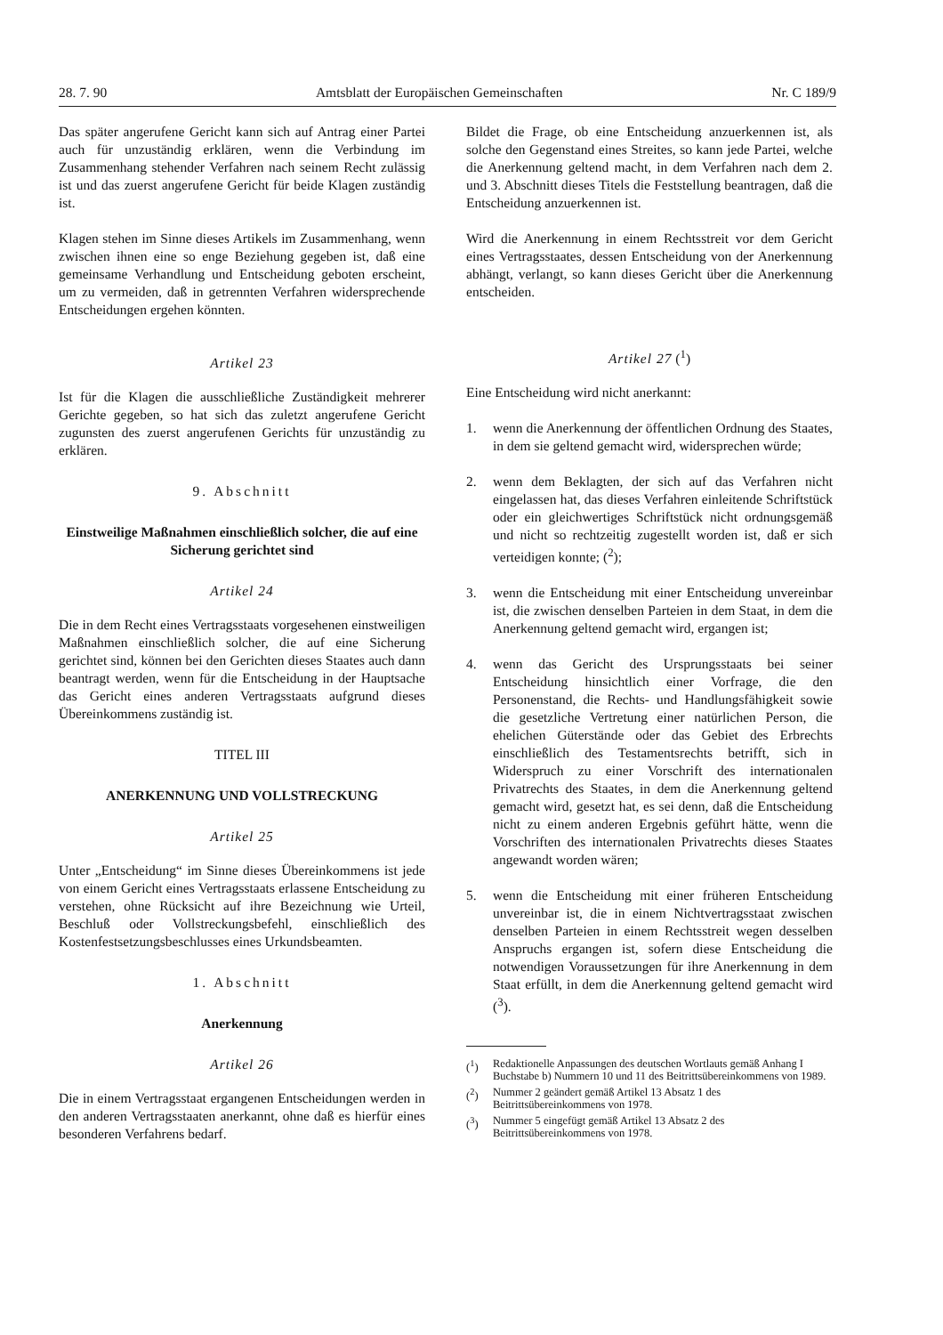28. 7. 90 Amtsblatt der Europäischen Gemeinschaften Nr. C 189/9
Das später angerufene Gericht kann sich auf Antrag einer Partei auch für unzuständig erklären, wenn die Verbindung im Zusammenhang stehender Verfahren nach seinem Recht zulässig ist und das zuerst angerufene Gericht für beide Klagen zuständig ist.
Klagen stehen im Sinne dieses Artikels im Zusammenhang, wenn zwischen ihnen eine so enge Beziehung gegeben ist, daß eine gemeinsame Verhandlung und Entscheidung geboten erscheint, um zu vermeiden, daß in getrennten Verfahren widersprechende Entscheidungen ergehen könnten.
Artikel 23
Ist für die Klagen die ausschließliche Zuständigkeit mehrerer Gerichte gegeben, so hat sich das zuletzt angerufene Gericht zugunsten des zuerst angerufenen Gerichts für unzuständig zu erklären.
9. Abschnitt
Einstweilige Maßnahmen einschließlich solcher, die auf eine Sicherung gerichtet sind
Artikel 24
Die in dem Recht eines Vertragsstaats vorgesehenen einstweiligen Maßnahmen einschließlich solcher, die auf eine Sicherung gerichtet sind, können bei den Gerichten dieses Staates auch dann beantragt werden, wenn für die Entscheidung in der Hauptsache das Gericht eines anderen Vertragsstaats aufgrund dieses Übereinkommens zuständig ist.
TITEL III
ANERKENNUNG UND VOLLSTRECKUNG
Artikel 25
Unter „Entscheidung“ im Sinne dieses Übereinkommens ist jede von einem Gericht eines Vertragsstaats erlassene Entscheidung zu verstehen, ohne Rücksicht auf ihre Bezeichnung wie Urteil, Beschluß oder Vollstreckungsbefehl, einschließlich des Kostenfestsetzungsbeschlusses eines Urkundsbeamten.
1. Abschnitt
Anerkennung
Artikel 26
Die in einem Vertragsstaat ergangenen Entscheidungen werden in den anderen Vertragsstaaten anerkannt, ohne daß es hierfür eines besonderen Verfahrens bedarf.
Bildet die Frage, ob eine Entscheidung anzuerkennen ist, als solche den Gegenstand eines Streites, so kann jede Partei, welche die Anerkennung geltend macht, in dem Verfahren nach dem 2. und 3. Abschnitt dieses Titels die Feststellung beantragen, daß die Entscheidung anzuerkennen ist.
Wird die Anerkennung in einem Rechtsstreit vor dem Gericht eines Vertragsstaates, dessen Entscheidung von der Anerkennung abhängt, verlangt, so kann dieses Gericht über die Anerkennung entscheiden.
Artikel 27 (<sup>1</sup>)
Eine Entscheidung wird nicht anerkannt:
1. wenn die Anerkennung der öffentlichen Ordnung des Staates, in dem sie geltend gemacht wird, widersprechen würde;
2. wenn dem Beklagten, der sich auf das Verfahren nicht eingelassen hat, das dieses Verfahren einleitende Schriftstück oder ein gleichwertiges Schriftstück nicht ordnungsgemäß und nicht so rechtzeitig zugestellt worden ist, daß er sich verteidigen konnte; (<sup>2</sup>);
3. wenn die Entscheidung mit einer Entscheidung unvereinbar ist, die zwischen denselben Parteien in dem Staat, in dem die Anerkennung geltend gemacht wird, ergangen ist;
4. wenn das Gericht des Ursprungsstaats bei seiner Entscheidung hinsichtlich einer Vorfrage, die den Personenstand, die Rechts- und Handlungsfähigkeit sowie die gesetzliche Vertretung einer natürlichen Person, die ehelichen Güterstände oder das Gebiet des Erbrechts einschließlich des Testamentsrechts betrifft, sich in Widerspruch zu einer Vorschrift des internationalen Privatrechts des Staates, in dem die Anerkennung geltend gemacht wird, gesetzt hat, es sei denn, daß die Entscheidung nicht zu einem anderen Ergebnis geführt hätte, wenn die Vorschriften des internationalen Privatrechts dieses Staates angewandt worden wären;
5. wenn die Entscheidung mit einer früheren Entscheidung unvereinbar ist, die in einem Nichtvertragsstaat zwischen denselben Parteien in einem Rechtsstreit wegen desselben Anspruchs ergangen ist, sofern diese Entscheidung die notwendigen Voraussetzungen für ihre Anerkennung in dem Staat erfüllt, in dem die Anerkennung geltend gemacht wird (<sup>3</sup>).
(<sup>1</sup>) Redaktionelle Anpassungen des deutschen Wortlauts gemäß Anhang I Buchstabe b) Nummern 10 und 11 des Beitrittsübereinkommens von 1989.
(<sup>2</sup>) Nummer 2 geändert gemäß Artikel 13 Absatz 1 des Beitrittsübereinkommens von 1978.
(<sup>3</sup>) Nummer 5 eingefügt gemäß Artikel 13 Absatz 2 des Beitrittsübereinkommens von 1978.